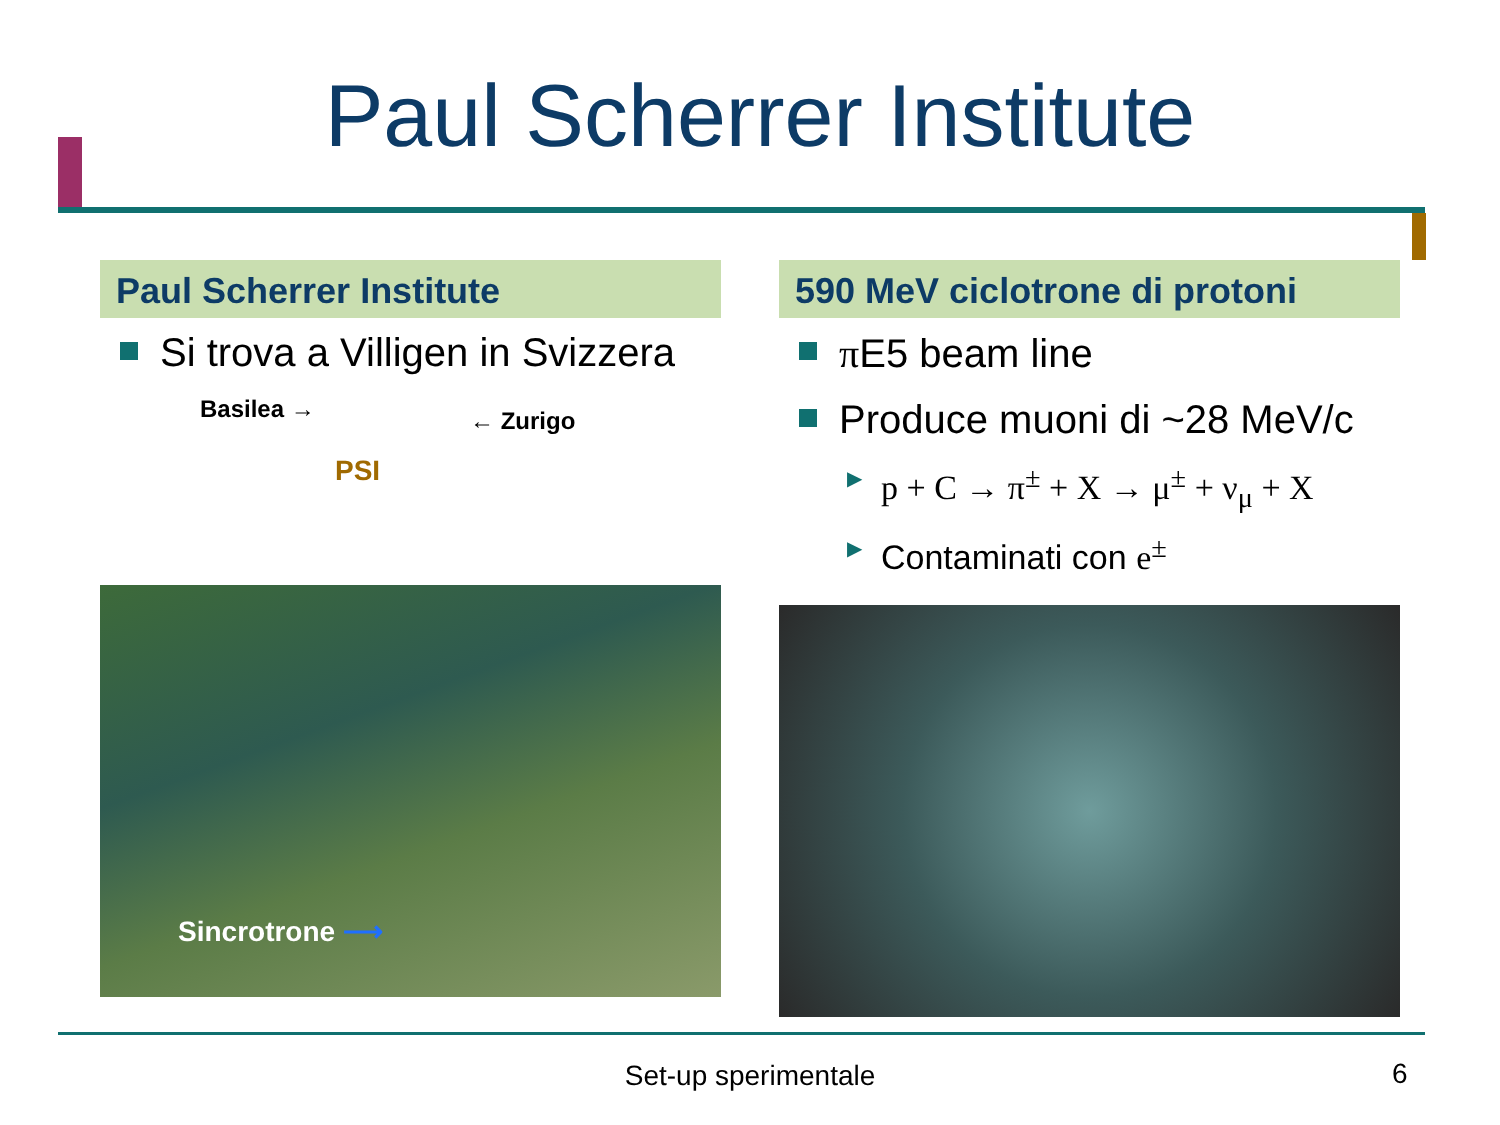Paul Scherrer Institute
Paul Scherrer Institute
Si trova a Villigen in Svizzera
Basilea → ← Zurigo
PSI
Sincrotrone ⟶
590 MeV ciclotrone di protoni
π E5 beam line
Produce muoni di ~28 MeV/c
▶ p + C → π<sup>±</sup> + X → μ<sup>±</sup> + ν<sub>μ</sub> + X
▶ Contaminati con e<sup>±</sup>
Set-up sperimentale 6